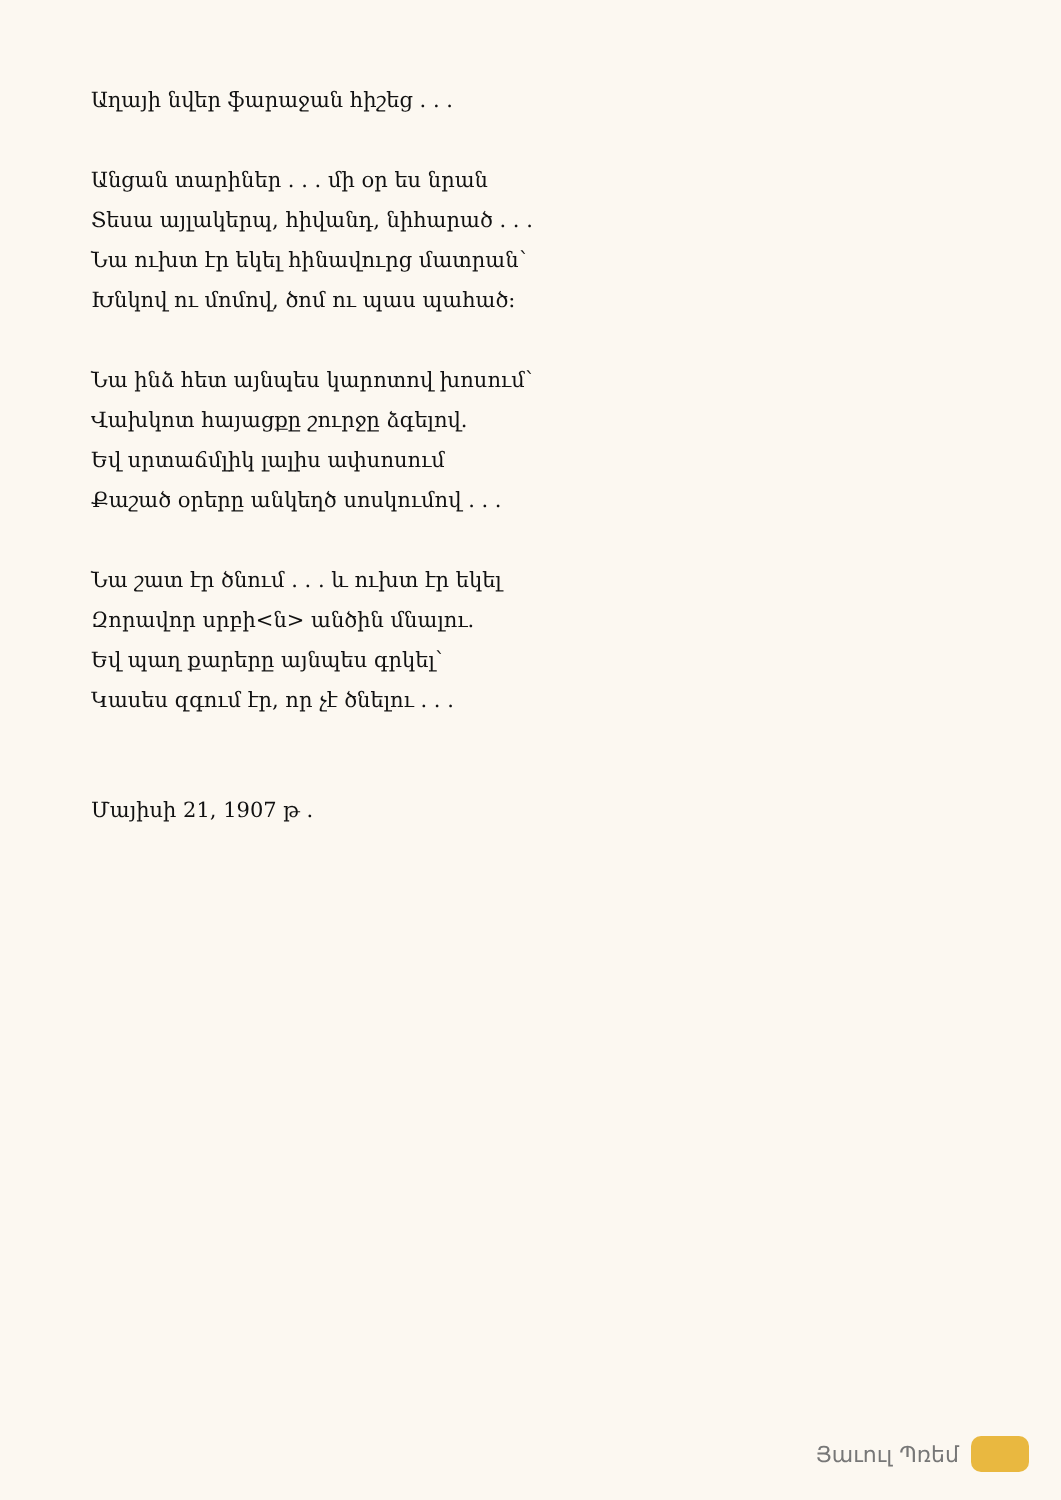Աղայի նվեր ֆարաջան հիշեց . . .
Անցան տարիներ . . . մի օր ես նրան
Տեսա այլակերպ, հիվանդ, նիհարած . . .
Նա ուխտ էր եկել հինավուրց մատրան՝
Խնկով ու մոմով, ծոմ ու պաս պահած:
Նա ինձ հետ այնպես կարոտով խոսում՝
Վախկոտ հայացքը շուրջը ձգելով.
Եվ սրտաճմլիկ լալիս ափսոսում
Քաշած օրերը անկեղծ սոսկումով . . .
Նա շատ էր ծնում . . . և ուխտ էր եկել
Զորավոր սրբի<ն> անծին մնալու.
Եվ պաղ քարերը այնպես գրկել՝
Կասես զգում էր, որ չէ ծնելու . . .
Մայիսի 21, 1907 թ .
Յաւուլ Պռեմ